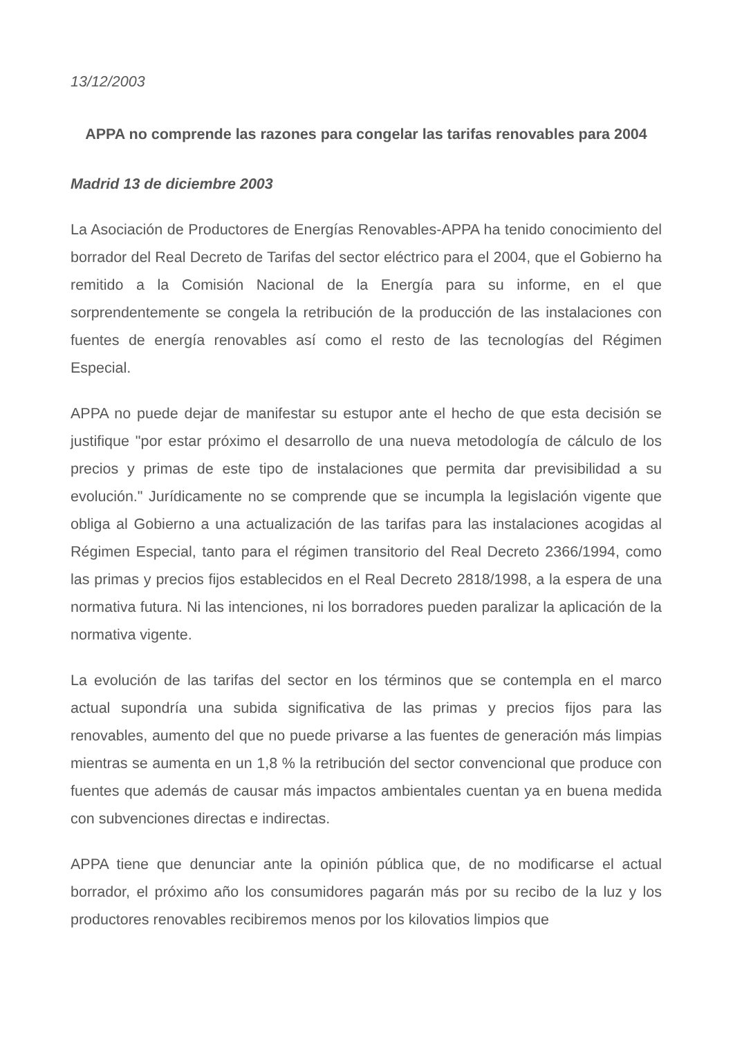13/12/2003
APPA no comprende las razones para congelar las tarifas renovables para 2004
Madrid 13 de diciembre 2003
La Asociación de Productores de Energías Renovables-APPA ha tenido conocimiento del borrador del Real Decreto de Tarifas del sector eléctrico para el 2004, que el Gobierno ha remitido a la Comisión Nacional de la Energía para su informe, en el que sorprendentemente se congela la retribución de la producción de las instalaciones con fuentes de energía renovables así como el resto de las tecnologías del Régimen Especial.
APPA no puede dejar de manifestar su estupor ante el hecho de que esta decisión se justifique "por estar próximo el desarrollo de una nueva metodología de cálculo de los precios y primas de este tipo de instalaciones que permita dar previsibilidad a su evolución." Jurídicamente no se comprende que se incumpla la legislación vigente que obliga al Gobierno a una actualización de las tarifas para las instalaciones acogidas al Régimen Especial, tanto para el régimen transitorio del Real Decreto 2366/1994, como las primas y precios fijos establecidos en el Real Decreto 2818/1998, a la espera de una normativa futura. Ni las intenciones, ni los borradores pueden paralizar la aplicación de la normativa vigente.
La evolución de las tarifas del sector en los términos que se contempla en el marco actual supondría una subida significativa de las primas y precios fijos para las renovables, aumento del que no puede privarse a las fuentes de generación más limpias mientras se aumenta en un 1,8 % la retribución del sector convencional que produce con fuentes que además de causar más impactos ambientales cuentan ya en buena medida con subvenciones directas e indirectas.
APPA tiene que denunciar ante la opinión pública que, de no modificarse el actual borrador, el próximo año los consumidores pagarán más por su recibo de la luz y los productores renovables recibiremos menos por los kilovatios limpios que